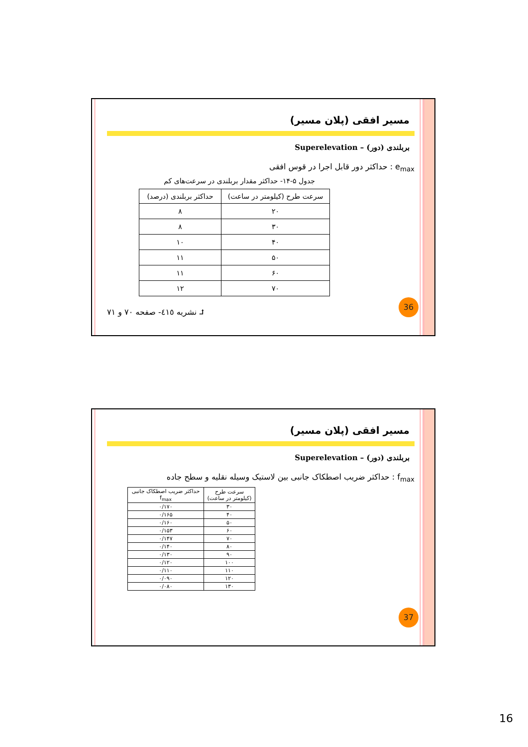مسیر افقی (پلان مسیر)
بربلندی (دور) – Superelevation
e<sub>max</sub> : حداکثر دور قابل اجرا در قوس افقی
جدول ۵-۱۴- حداکثر مقدار بربلندی در سرعت‌های کم
| سرعت طرح (کیلومتر در ساعت) | حداکثر بربلندی (درصد) |
| --- | --- |
| ۲۰ | ۸ |
| ۳۰ | ۸ |
| ۴۰ | ۱۰ |
| ۵۰ | ۱۱ |
| ۶۰ | ۱۱ |
| ۷۰ | ۱۲ |
⮥ نشریه ٤١٥- صفحه ۷۰ و ۷۱
36
مسیر افقی (پلان مسیر)
بربلندی (دور) – Superelevation
f<sub>max</sub> : حداکثر ضریب اصطکاک جانبی بین لاستیک وسیله نقلیه و سطح جاده
| سرعت طرح (کیلومتر در ساعت) | حداکثر ضریب اصطکاک جانبی f<sub>max</sub> |
| --- | --- |
| ۳۰ | ۰/۱۷۰ |
| ۴۰ | ۰/۱۶۵ |
| ۵۰ | ۰/۱۶۰ |
| ۶۰ | ۰/۱۵۳ |
| ۷۰ | ۰/۱۴۷ |
| ۸۰ | ۰/۱۴۰ |
| ۹۰ | ۰/۱۳۰ |
| ۱۰۰ | ۰/۱۲۰ |
| ۱۱۰ | ۰/۱۱۰ |
| ۱۲۰ | ۰/۰۹۰ |
| ۱۳۰ | ۰/۰۸۰ |
37
16